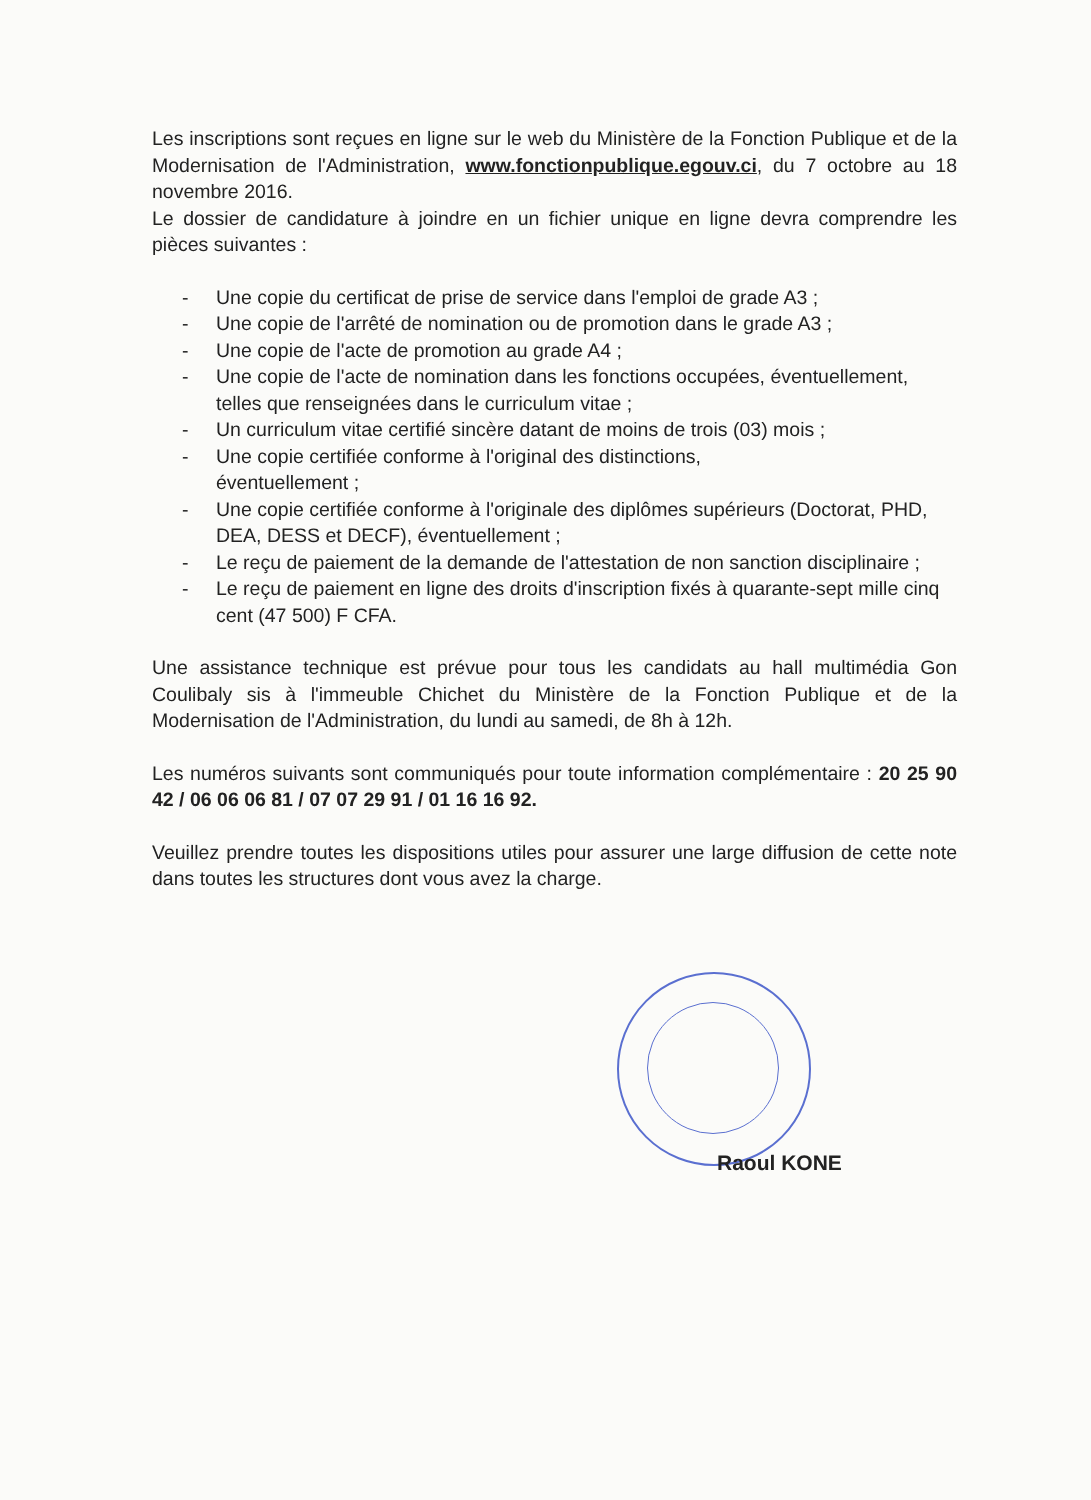Les inscriptions sont reçues en ligne sur le web du Ministère de la Fonction Publique et de la Modernisation de l'Administration, www.fonctionpublique.egouv.ci, du 7 octobre au 18 novembre 2016.
Le dossier de candidature à joindre en un fichier unique en ligne devra comprendre les pièces suivantes :
- Une copie du certificat de prise de service dans l'emploi de grade A3 ;
- Une copie de l'arrêté de nomination ou de promotion dans le grade A3 ;
- Une copie de l'acte de promotion au grade A4 ;
- Une copie de l'acte de nomination dans les fonctions occupées, éventuellement, telles que renseignées dans le curriculum vitae ;
- Un curriculum vitae certifié sincère datant de moins de trois (03) mois ;
- Une copie certifiée conforme à l'original des distinctions,
éventuellement ;
- Une copie certifiée conforme à l'originale des diplômes supérieurs (Doctorat, PHD, DEA, DESS et DECF), éventuellement ;
- Le reçu de paiement de la demande de l'attestation de non sanction disciplinaire ;
- Le reçu de paiement en ligne des droits d'inscription fixés à quarante-sept mille cinq cent (47 500) F CFA.
Une assistance technique est prévue pour tous les candidats au hall multimédia Gon Coulibaly sis à l'immeuble Chichet du Ministère de la Fonction Publique et de la Modernisation de l'Administration, du lundi au samedi, de 8h à 12h.
Les numéros suivants sont communiqués pour toute information complémentaire : 20 25 90 42 / 06 06 06 81 / 07 07 29 91 / 01 16 16 92.
Veuillez prendre toutes les dispositions utiles pour assurer une large diffusion de cette note dans toutes les structures dont vous avez la charge.
Raoul KONE